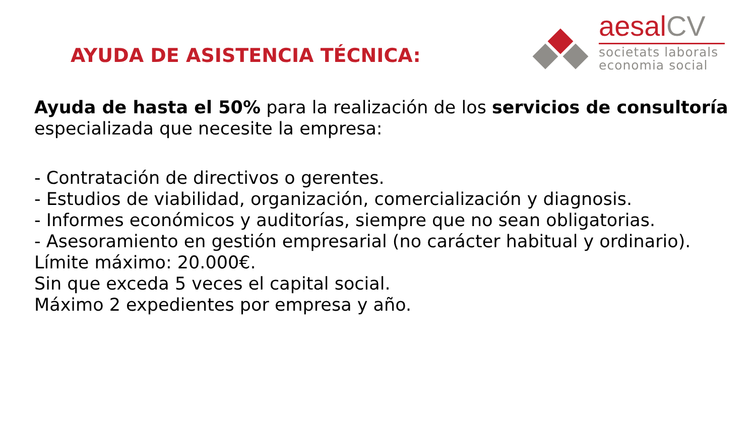AYUDA DE ASISTENCIA TÉCNICA:
aesalCV
societats laborals
economia social
Ayuda de hasta el 50% para la realización de los servicios de consultoría especializada que necesite la empresa:
- Contratación de directivos o gerentes.
- Estudios de viabilidad, organización, comercialización y diagnosis.
- Informes económicos y auditorías, siempre que no sean obligatorias.
- Asesoramiento en gestión empresarial (no carácter habitual y ordinario).
Límite máximo: 20.000€.
Sin que exceda 5 veces el capital social.
Máximo 2 expedientes por empresa y año.